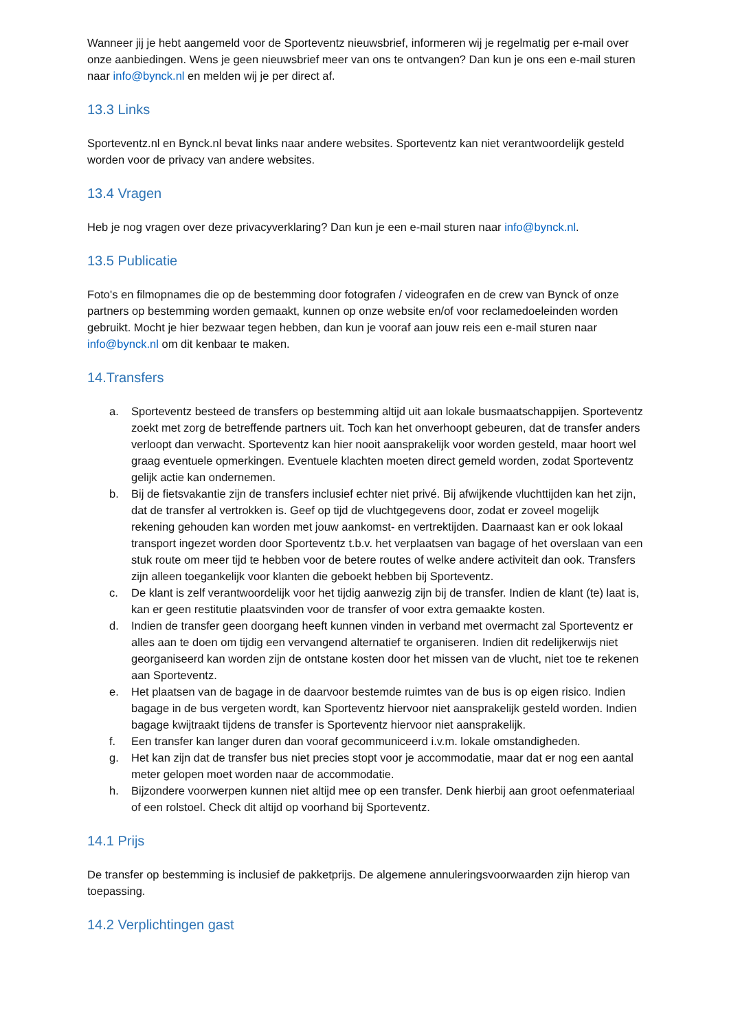Wanneer jij je hebt aangemeld voor de Sporteventz nieuwsbrief, informeren wij je regelmatig per e-mail over onze aanbiedingen. Wens je geen nieuwsbrief meer van ons te ontvangen? Dan kun je ons een e-mail sturen naar info@bynck.nl en melden wij je per direct af.
13.3 Links
Sporteventz.nl en Bynck.nl bevat links naar andere websites. Sporteventz kan niet verantwoordelijk gesteld worden voor de privacy van andere websites.
13.4 Vragen
Heb je nog vragen over deze privacyverklaring? Dan kun je een e-mail sturen naar info@bynck.nl.
13.5 Publicatie
Foto's en filmopnames die op de bestemming door fotografen / videografen en de crew van Bynck of onze partners op bestemming worden gemaakt, kunnen op onze website en/of voor reclamedoeleinden worden gebruikt. Mocht je hier bezwaar tegen hebben, dan kun je vooraf aan jouw reis een e-mail sturen naar info@bynck.nl om dit kenbaar te maken.
14.Transfers
a. Sporteventz besteed de transfers op bestemming altijd uit aan lokale busmaatschappijen. Sporteventz zoekt met zorg de betreffende partners uit. Toch kan het onverhoopt gebeuren, dat de transfer anders verloopt dan verwacht. Sporteventz kan hier nooit aansprakelijk voor worden gesteld, maar hoort wel graag eventuele opmerkingen. Eventuele klachten moeten direct gemeld worden, zodat Sporteventz gelijk actie kan ondernemen.
b. Bij de fietsvakantie zijn de transfers inclusief echter niet privé. Bij afwijkende vluchttijden kan het zijn, dat de transfer al vertrokken is. Geef op tijd de vluchtgegevens door, zodat er zoveel mogelijk rekening gehouden kan worden met jouw aankomst- en vertrektijden. Daarnaast kan er ook lokaal transport ingezet worden door Sporteventz t.b.v. het verplaatsen van bagage of het overslaan van een stuk route om meer tijd te hebben voor de betere routes of welke andere activiteit dan ook. Transfers zijn alleen toegankelijk voor klanten die geboekt hebben bij Sporteventz.
c. De klant is zelf verantwoordelijk voor het tijdig aanwezig zijn bij de transfer. Indien de klant (te) laat is, kan er geen restitutie plaatsvinden voor de transfer of voor extra gemaakte kosten.
d. Indien de transfer geen doorgang heeft kunnen vinden in verband met overmacht zal Sporteventz er alles aan te doen om tijdig een vervangend alternatief te organiseren. Indien dit redelijkerwijs niet georganiseerd kan worden zijn de ontstane kosten door het missen van de vlucht, niet toe te rekenen aan Sporteventz.
e. Het plaatsen van de bagage in de daarvoor bestemde ruimtes van de bus is op eigen risico. Indien bagage in de bus vergeten wordt, kan Sporteventz hiervoor niet aansprakelijk gesteld worden. Indien bagage kwijtraakt tijdens de transfer is Sporteventz hiervoor niet aansprakelijk.
f. Een transfer kan langer duren dan vooraf gecommuniceerd i.v.m. lokale omstandigheden.
g. Het kan zijn dat de transfer bus niet precies stopt voor je accommodatie, maar dat er nog een aantal meter gelopen moet worden naar de accommodatie.
h. Bijzondere voorwerpen kunnen niet altijd mee op een transfer. Denk hierbij aan groot oefenmateriaal of een rolstoel. Check dit altijd op voorhand bij Sporteventz.
14.1 Prijs
De transfer op bestemming is inclusief de pakketprijs. De algemene annuleringsvoorwaarden zijn hierop van toepassing.
14.2 Verplichtingen gast